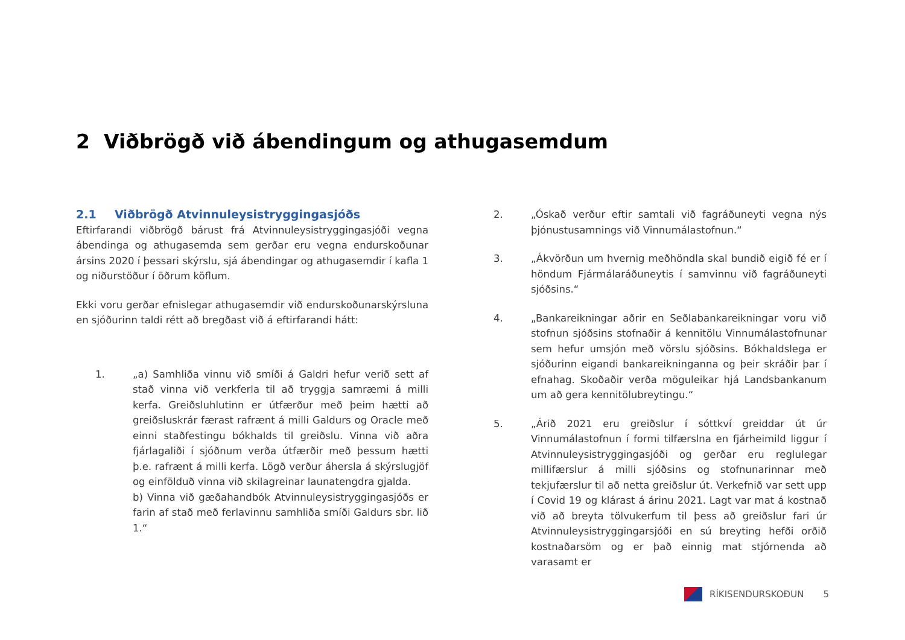2 Viðbrögð við ábendingum og athugasemdum
2.1 Viðbrögð Atvinnuleysistryggingasjóðs
Eftirfarandi viðbrögð bárust frá Atvinnuleysistryggingasjóði vegna ábendinga og athugasemda sem gerðar eru vegna endurskoðunar ársins 2020 í þessari skýrslu, sjá ábendingar og athugasemdir í kafla 1 og niðurstöður í öðrum köflum.
Ekki voru gerðar efnislegar athugasemdir við endurskoðunarskýrsluna en sjóðurinn taldi rétt að bregðast við á eftirfarandi hátt:
1. „a) Samhliða vinnu við smíði á Galdri hefur verið sett af stað vinna við verkferla til að tryggja samræmi á milli kerfa. Greiðsluhlutinn er útfærður með þeim hætti að greiðsluskrár færast rafrænt á milli Galdurs og Oracle með einni staðfestingu bókhalds til greiðslu. Vinna við aðra fjárlagaliði í sjóðnum verða útfærðir með þessum hætti þ.e. rafrænt á milli kerfa. Lögð verður áhersla á skýrslugjöf og einfölduð vinna við skilagreinar launatengdra gjalda.
b) Vinna við gæðahandbók Atvinnuleysistryggingasjóðs er farin af stað með ferlavinnu samhliða smíði Galdurs sbr. lið 1.“
2. „Óskað verður eftir samtali við fagráðuneyti vegna nýs þjónustusamnings við Vinnumálastofnun.“
3. „Ákvörðun um hvernig meðhöndla skal bundið eigið fé er í höndum Fjármálaráðuneytis í samvinnu við fagráðuneyti sjóðsins.“
4. „Bankareikningar aðrir en Seðlabankareikningar voru við stofnun sjóðsins stofnaðir á kennitölu Vinnumálastofnunar sem hefur umsjón með vörslu sjóðsins. Bókhaldslega er sjóðurinn eigandi bankareikninganna og þeir skráðir þar í efnahag. Skoðaðir verða möguleikar hjá Landsbankanum um að gera kennitölubreytingu.“
5. „Árið 2021 eru greiðslur í sóttkví greiddar út úr Vinnumálastofnun í formi tilfærslna en fjárheimild liggur í Atvinnuleysistryggingasjóði og gerðar eru reglulegar millifærslur á milli sjóðsins og stofnunarinnar með tekjufærslur til að netta greiðslur út. Verkefnið var sett upp í Covid 19 og klárast á árinu 2021. Lagt var mat á kostnað við að breyta tölvukerfum til þess að greiðslur fari úr Atvinnuleysistryggingarsjóði en sú breyting hefði orðið kostnaðarsöm og er það einnig mat stjórnenda að varasamt er
RÍKISENDURSKOÐUN 5